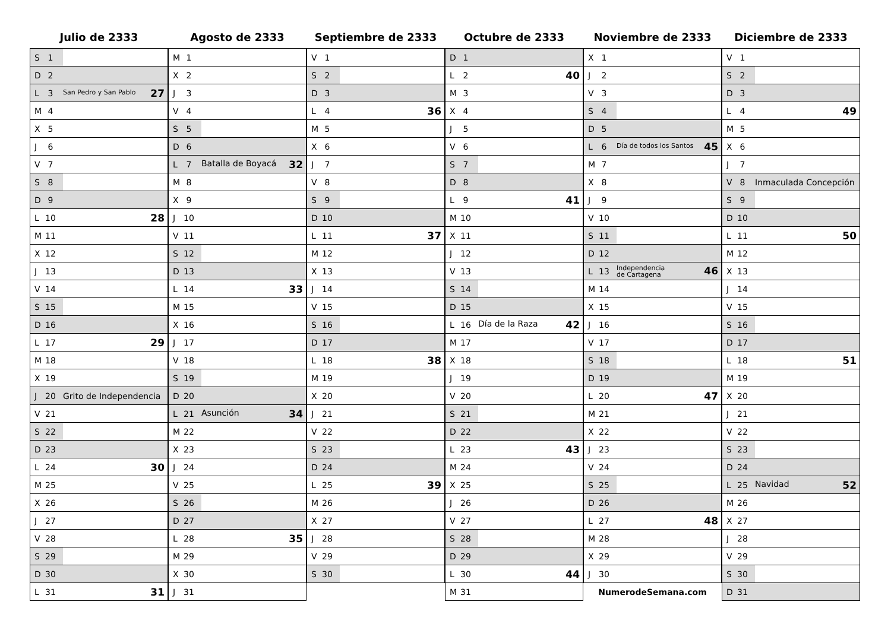Julio de 2333
| S 1 | |
| D 2 | |
| L 3 | San Pedro y San Pablo 27 |
| M 4 | |
| X 5 | |
| J 6 | |
| V 7 | |
| S 8 | |
| D 9 | |
| L 10 | 28 |
| M 11 | |
| X 12 | |
| J 13 | |
| V 14 | |
| S 15 | |
| D 16 | |
| L 17 | 29 |
| M 18 | |
| X 19 | |
| J 20 | Grito de Independencia |
| V 21 | |
| S 22 | |
| D 23 | |
| L 24 | 30 |
| M 25 | |
| X 26 | |
| J 27 | |
| V 28 | |
| S 29 | |
| D 30 | |
| L 31 | 31 |
Agosto de 2333
| M 1 | |
| X 2 | |
| J 3 | |
| V 4 | |
| S 5 | |
| D 6 | |
| L 7 | Batalla de Boyacá 32 |
| M 8 | |
| X 9 | |
| J 10 | |
| V 11 | |
| S 12 | |
| D 13 | |
| L 14 | 33 |
| M 15 | |
| X 16 | |
| J 17 | |
| V 18 | |
| S 19 | |
| D 20 | |
| L 21 | Asunción 34 |
| M 22 | |
| X 23 | |
| J 24 | |
| V 25 | |
| S 26 | |
| D 27 | |
| L 28 | 35 |
| M 29 | |
| X 30 | |
| J 31 | |
Septiembre de 2333
| V 1 | |
| S 2 | |
| D 3 | |
| L 4 | 36 |
| M 5 | |
| X 6 | |
| J 7 | |
| V 8 | |
| S 9 | |
| D 10 | |
| L 11 | 37 |
| M 12 | |
| X 13 | |
| J 14 | |
| V 15 | |
| S 16 | |
| D 17 | |
| L 18 | 38 |
| M 19 | |
| X 20 | |
| J 21 | |
| V 22 | |
| S 23 | |
| D 24 | |
| L 25 | 39 |
| M 26 | |
| X 27 | |
| J 28 | |
| V 29 | |
| S 30 | |
Octubre de 2333
| D 1 | |
| L 2 | 40 |
| M 3 | |
| X 4 | |
| J 5 | |
| V 6 | |
| S 7 | |
| D 8 | |
| L 9 | 41 |
| M 10 | |
| X 11 | |
| J 12 | |
| V 13 | |
| S 14 | |
| D 15 | |
| L 16 | Día de la Raza 42 |
| M 17 | |
| X 18 | |
| J 19 | |
| V 20 | |
| S 21 | |
| D 22 | |
| L 23 | 43 |
| M 24 | |
| X 25 | |
| J 26 | |
| V 27 | |
| S 28 | |
| D 29 | |
| L 30 | 44 |
| M 31 | |
Noviembre de 2333
| X 1 | |
| J 2 | |
| V 3 | |
| S 4 | |
| D 5 | |
| L 6 | Día de todos los Santos 45 |
| M 7 | |
| X 8 | |
| J 9 | |
| V 10 | |
| S 11 | |
| D 12 | |
| L 13 | Independencia de Cartagena 46 |
| M 14 | |
| X 15 | |
| J 16 | |
| V 17 | |
| S 18 | |
| D 19 | |
| L 20 | 47 |
| M 21 | |
| X 22 | |
| J 23 | |
| V 24 | |
| S 25 | |
| D 26 | |
| L 27 | 48 |
| M 28 | |
| X 29 | |
| J 30 | |
| NumerodeSemana.com | |
Diciembre de 2333
| V 1 | |
| S 2 | |
| D 3 | |
| L 4 | 49 |
| M 5 | |
| X 6 | |
| J 7 | |
| V 8 | Inmaculada Concepción |
| S 9 | |
| D 10 | |
| L 11 | 50 |
| M 12 | |
| X 13 | |
| J 14 | |
| V 15 | |
| S 16 | |
| D 17 | |
| L 18 | 51 |
| M 19 | |
| X 20 | |
| J 21 | |
| V 22 | |
| S 23 | |
| D 24 | |
| L 25 | Navidad 52 |
| M 26 | |
| X 27 | |
| J 28 | |
| V 29 | |
| S 30 | |
| D 31 | |